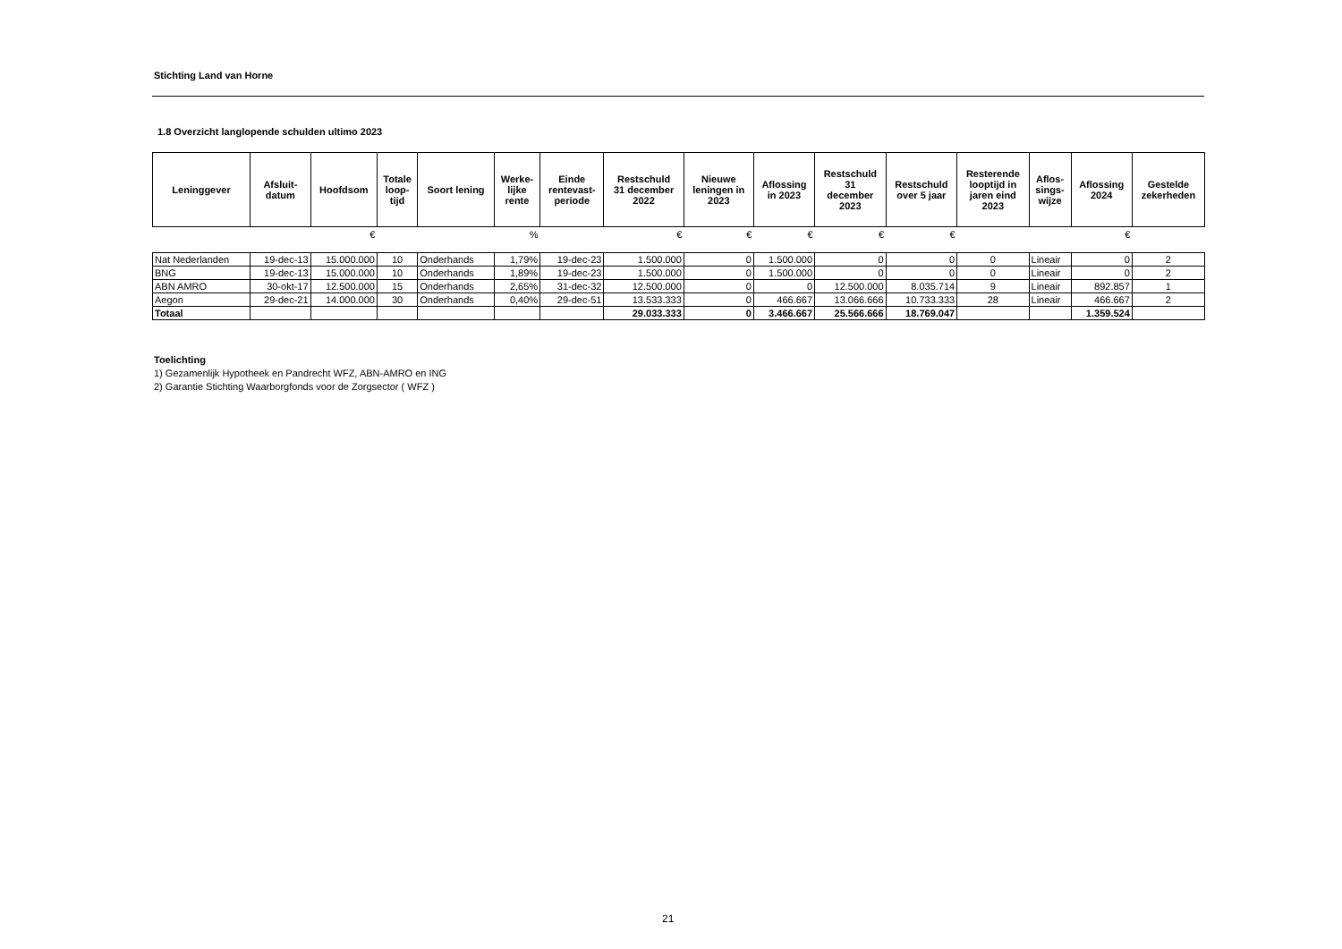Stichting Land van Horne
1.8 Overzicht langlopende schulden ultimo 2023
| Leninggever | Afsluit- datum | Hoofdsom | Totale loop- tijd | Soort lening | Werke- lijke rente | Einde rentevast- periode | Restschuld 31 december 2022 | Nieuwe leningen in 2023 | Aflossing in 2023 | Restschuld 31 december 2023 | Restschuld over 5 jaar | Resterende looptijd in jaren eind 2023 | Aflos- sings- wijze | Aflossing 2024 | Gestelde zekerheden |
| --- | --- | --- | --- | --- | --- | --- | --- | --- | --- | --- | --- | --- | --- | --- | --- |
| | | € | | | % | | € | € | € | € | € | | | € | |
| Nat Nederlanden | 19-dec-13 | 15.000.000 | 10 | Onderhands | 1,79% | 19-dec-23 | 1.500.000 | 0 | 1.500.000 | 0 | 0 | 0 | Lineair | 0 | 2 |
| BNG | 19-dec-13 | 15.000.000 | 10 | Onderhands | 1,89% | 19-dec-23 | 1.500.000 | 0 | 1.500.000 | 0 | 0 | 0 | Lineair | 0 | 2 |
| ABN AMRO | 30-okt-17 | 12.500.000 | 15 | Onderhands | 2,65% | 31-dec-32 | 12.500.000 | 0 | 0 | 12.500.000 | 8.035.714 | 9 | Lineair | 892.857 | 1 |
| Aegon | 29-dec-21 | 14.000.000 | 30 | Onderhands | 0,40% | 29-dec-51 | 13.533.333 | 0 | 466.667 | 13.066.666 | 10.733.333 | 28 | Lineair | 466.667 | 2 |
| Totaal | | | | | | | 29.033.333 | 0 | 3.466.667 | 25.566.666 | 18.769.047 | | | 1.359.524 | |
Toelichting
1) Gezamenlijk Hypotheek en Pandrecht WFZ, ABN-AMRO en ING
2) Garantie Stichting Waarborgfonds voor de Zorgsector ( WFZ )
21